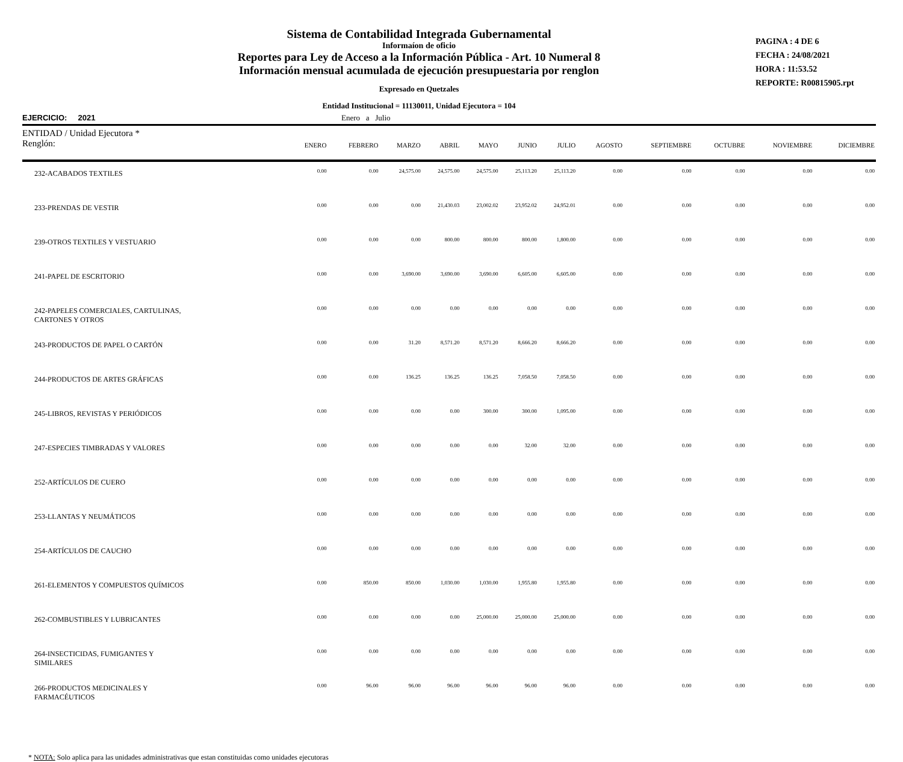Sistema de Contabilidad Integrada Gubernamental
Informaíon de oficio
Reportes para Ley de Acceso a la Información Pública - Art. 10 Numeral 8
Información mensual acumulada de ejecución presupuestaria por renglon
Expresado en Quetzales
Entidad Institucional = 11130011, Unidad Ejecutora = 104
PAGINA : 4 DE 6
FECHA : 24/08/2021
HORA : 11:53.52
REPORTE: R00815905.rpt
EJERCICIO: 2021 Enero a Julio
| ENTIDAD / Unidad Ejecutora * Renglón: | ENERO | FEBRERO | MARZO | ABRIL | MAYO | JUNIO | JULIO | AGOSTO | SEPTIEMBRE | OCTUBRE | NOVIEMBRE | DICIEMBRE |
| --- | --- | --- | --- | --- | --- | --- | --- | --- | --- | --- | --- | --- |
| 232-ACABADOS TEXTILES | 0.00 | 0.00 | 24,575.00 | 24,575.00 | 24,575.00 | 25,113.20 | 25,113.20 | 0.00 | 0.00 | 0.00 | 0.00 | 0.00 |
| 233-PRENDAS DE VESTIR | 0.00 | 0.00 | 0.00 | 21,430.03 | 23,002.02 | 23,952.02 | 24,952.01 | 0.00 | 0.00 | 0.00 | 0.00 | 0.00 |
| 239-OTROS TEXTILES Y VESTUARIO | 0.00 | 0.00 | 0.00 | 800.00 | 800.00 | 800.00 | 1,800.00 | 0.00 | 0.00 | 0.00 | 0.00 | 0.00 |
| 241-PAPEL DE ESCRITORIO | 0.00 | 0.00 | 3,690.00 | 3,690.00 | 3,690.00 | 6,605.00 | 6,605.00 | 0.00 | 0.00 | 0.00 | 0.00 | 0.00 |
| 242-PAPELES COMERCIALES, CARTULINAS, CARTONES Y OTROS | 0.00 | 0.00 | 0.00 | 0.00 | 0.00 | 0.00 | 0.00 | 0.00 | 0.00 | 0.00 | 0.00 | 0.00 |
| 243-PRODUCTOS DE PAPEL O CARTÓN | 0.00 | 0.00 | 31.20 | 8,571.20 | 8,571.20 | 8,666.20 | 8,666.20 | 0.00 | 0.00 | 0.00 | 0.00 | 0.00 |
| 244-PRODUCTOS DE ARTES GRÁFICAS | 0.00 | 0.00 | 136.25 | 136.25 | 136.25 | 7,058.50 | 7,058.50 | 0.00 | 0.00 | 0.00 | 0.00 | 0.00 |
| 245-LIBROS, REVISTAS Y PERIÓDICOS | 0.00 | 0.00 | 0.00 | 0.00 | 300.00 | 300.00 | 1,095.00 | 0.00 | 0.00 | 0.00 | 0.00 | 0.00 |
| 247-ESPECIES TIMBRADAS Y VALORES | 0.00 | 0.00 | 0.00 | 0.00 | 0.00 | 32.00 | 32.00 | 0.00 | 0.00 | 0.00 | 0.00 | 0.00 |
| 252-ARTÍCULOS DE CUERO | 0.00 | 0.00 | 0.00 | 0.00 | 0.00 | 0.00 | 0.00 | 0.00 | 0.00 | 0.00 | 0.00 | 0.00 |
| 253-LLANTAS Y NEUMÁTICOS | 0.00 | 0.00 | 0.00 | 0.00 | 0.00 | 0.00 | 0.00 | 0.00 | 0.00 | 0.00 | 0.00 | 0.00 |
| 254-ARTÍCULOS DE CAUCHO | 0.00 | 0.00 | 0.00 | 0.00 | 0.00 | 0.00 | 0.00 | 0.00 | 0.00 | 0.00 | 0.00 | 0.00 |
| 261-ELEMENTOS Y COMPUESTOS QUÍMICOS | 0.00 | 850.00 | 850.00 | 1,030.00 | 1,030.00 | 1,955.80 | 1,955.80 | 0.00 | 0.00 | 0.00 | 0.00 | 0.00 |
| 262-COMBUSTIBLES Y LUBRICANTES | 0.00 | 0.00 | 0.00 | 0.00 | 25,000.00 | 25,000.00 | 25,000.00 | 0.00 | 0.00 | 0.00 | 0.00 | 0.00 |
| 264-INSECTICIDAS, FUMIGANTES Y SIMILARES | 0.00 | 0.00 | 0.00 | 0.00 | 0.00 | 0.00 | 0.00 | 0.00 | 0.00 | 0.00 | 0.00 | 0.00 |
| 266-PRODUCTOS MEDICINALES Y FARMACÉUTICOS | 0.00 | 96.00 | 96.00 | 96.00 | 96.00 | 96.00 | 96.00 | 0.00 | 0.00 | 0.00 | 0.00 | 0.00 |
* NOTA: Solo aplica para las unidades administrativas que estan constituidas como unidades ejecutoras